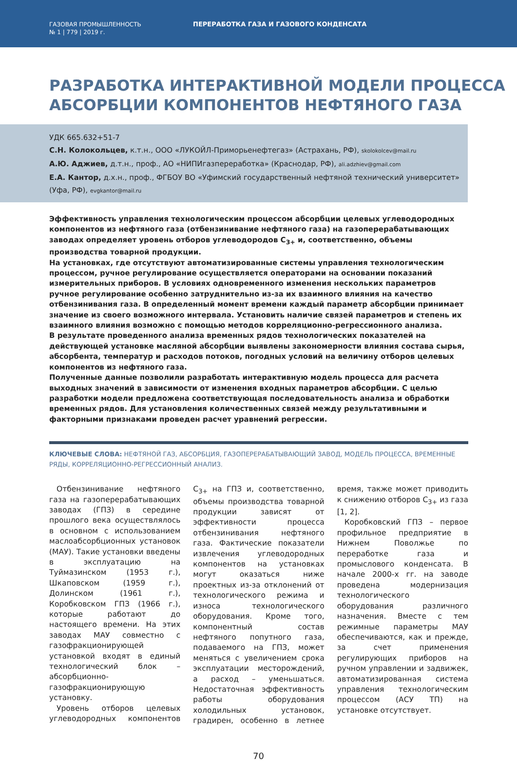ГАЗОВАЯ ПРОМЫШЛЕННОСТЬ
№ 1 | 779 | 2019 г.
ПЕРЕРАБОТКА ГАЗА И ГАЗОВОГО КОНДЕНСАТА
РАЗРАБОТКА ИНТЕРАКТИВНОЙ МОДЕЛИ ПРОЦЕССА АБСОРБЦИИ КОМПОНЕНТОВ НЕФТЯНОГО ГАЗА
УДК 665.632+51-7
С.Н. Колокольцев, к.т.н., ООО «ЛУКОЙЛ-Приморьенефтегаз» (Астрахань, РФ), skolokolcev@mail.ru
А.Ю. Аджиев, д.т.н., проф., АО «НИПИгазпереработка» (Краснодар, РФ), ali.adzhiev@gmail.com
Е.А. Кантор, д.х.н., проф., ФГБОУ ВО «Уфимский государственный нефтяной технический университет» (Уфа, РФ), evgkantor@mail.ru
Эффективность управления технологическим процессом абсорбции целевых углеводородных компонентов из нефтяного газа (отбензинивание нефтяного газа) на газоперерабатывающих заводах определяет уровень отборов углеводородов С<sub>3+</sub> и, соответственно, объемы производства товарной продукции.
На установках, где отсутствуют автоматизированные системы управления технологическим процессом, ручное регулирование осуществляется операторами на основании показаний измерительных приборов. В условиях одновременного изменения нескольких параметров ручное регулирование особенно затруднительно из-за их взаимного влияния на качество отбензинивания газа. В определенный момент времени каждый параметр абсорбции принимает значение из своего возможного интервала. Установить наличие связей параметров и степень их взаимного влияния возможно с помощью методов корреляционно-регрессионного анализа.
В результате проведенного анализа временных рядов технологических показателей на действующей установке масляной абсорбции выявлены закономерности влияния состава сырья, абсорбента, температур и расходов потоков, погодных условий на величину отборов целевых компонентов из нефтяного газа.
Полученные данные позволили разработать интерактивную модель процесса для расчета выходных значений в зависимости от изменения входных параметров абсорбции. С целью разработки модели предложена соответствующая последовательность анализа и обработки временных рядов. Для установления количественных связей между результативными и факторными признаками проведен расчет уравнений регрессии.
КЛЮЧЕВЫЕ СЛОВА: НЕФТЯНОЙ ГАЗ, АБСОРБЦИЯ, ГАЗОПЕРЕРАБАТЫВАЮЩИЙ ЗАВОД, МОДЕЛЬ ПРОЦЕССА, ВРЕМЕННЫЕ РЯДЫ, КОРРЕЛЯЦИОННО-РЕГРЕССИОННЫЙ АНАЛИЗ.
Отбензинивание нефтяного газа на газоперерабатывающих заводах (ГПЗ) в середине прошлого века осуществлялось в основном с использованием маслоабсорбционных установок (МАУ). Такие установки введены в эксплуатацию на Туймазинском (1953 г.), Шкаповском (1959 г.), Долинском (1961 г.), Коробковском ГПЗ (1966 г.), которые работают до настоящего времени. На этих заводах МАУ совместно с газофракционирующей установкой входят в единый технологический блок – абсорбционно-газофракционирующую установку.
Уровень отборов целевых углеводородных компонентов С<sub>3+</sub> на ГПЗ и, соответственно, объемы производства товарной продукции зависят от эффективности процесса отбензинивания нефтяного газа. Фактические показатели извлечения углеводородных компонентов на установках могут оказаться ниже проектных из-за отклонений от технологического режима и износа технологического оборудования. Кроме того, компонентный состав нефтяного попутного газа, подаваемого на ГПЗ, может меняться с увеличением срока эксплуатации месторождений, а расход – уменьшаться. Недостаточная эффективность работы оборудования холодильных установок, градирен, особенно в летнее время, также может приводить к снижению отборов С<sub>3+</sub> из газа [1, 2].
Коробковский ГПЗ – первое профильное предприятие в Нижнем Поволжье по переработке газа и промыслового конденсата. В начале 2000-х гг. на заводе проведена модернизация технологического оборудования различного назначения. Вместе с тем режимные параметры МАУ обеспечиваются, как и прежде, за счет применения регулирующих приборов на ручном управлении и задвижек, автоматизированная система управления технологическим процессом (АСУ ТП) на установке отсутствует.
70